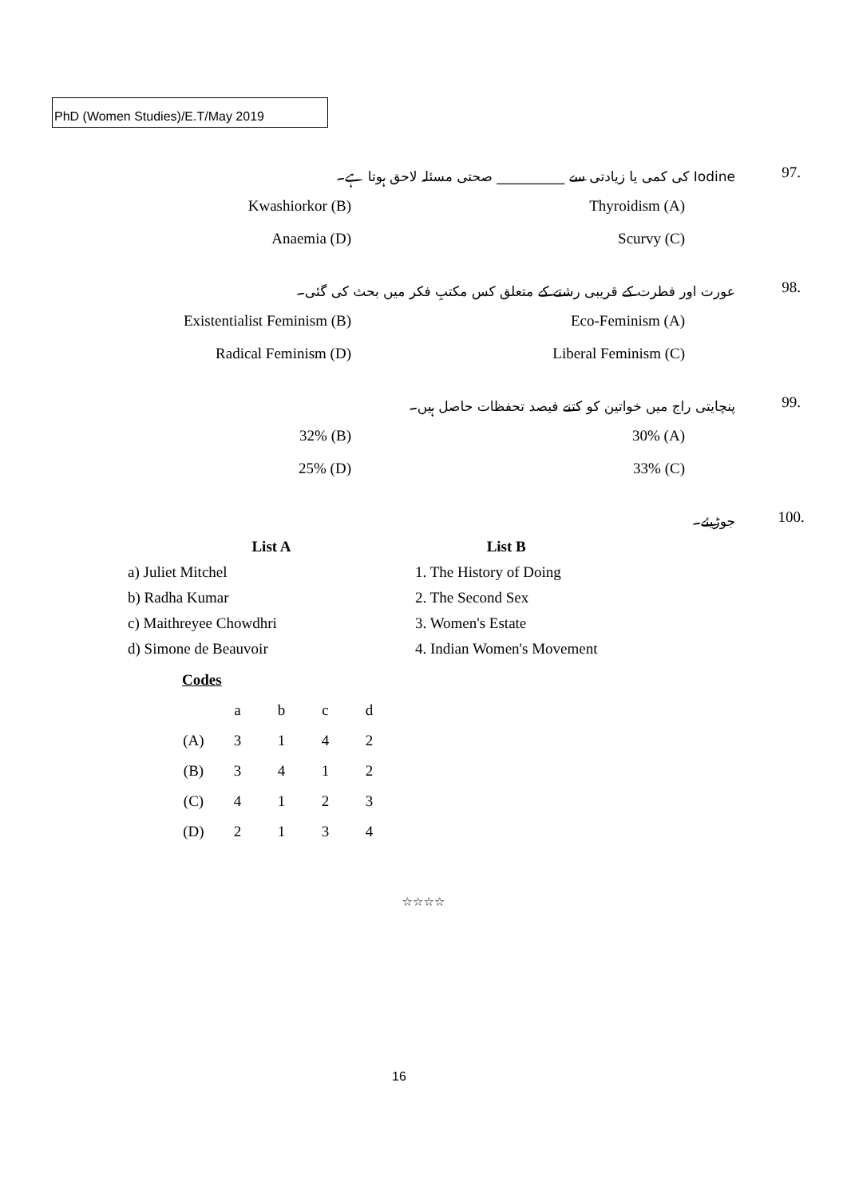PhD (Women Studies)/E.T/May 2019
97.
Iodine کی کمی یا زیادتی سے __________ صحتی مسئلہ لاحق ہوتا ہے۔
Kwashiorkor (B) Thyroidism (A)
Anaemia (D) Scurvy (C)
98.
عورت اور فطرت کے قریبی رشتے کے متعلق کس مکتبِ فکر میں بحث کی گئی۔
Existentialist Feminism (B) Eco-Feminism (A)
Radical Feminism (D) Liberal Feminism (C)
99.
پنچایتی راج میں خواتین کو کتنے فیصد تحفظات حاصل ہیں۔
32% (B) 30% (A)
25% (D) 33% (C)
100. جوڑیئے۔
| List A | List B |
| --- | --- |
| a) Juliet Mitchel | 1. The History of Doing |
| b) Radha Kumar | 2. The Second Sex |
| c) Maithreyee Chowdhri | 3. Women's Estate |
| d) Simone de Beauvoir | 4. Indian Women's Movement |
Codes
| | a | b | c | d |
| (A) | 3 | 1 | 4 | 2 |
| (B) | 3 | 4 | 1 | 2 |
| (C) | 4 | 1 | 2 | 3 |
| (D) | 2 | 1 | 3 | 4 |
☆☆☆☆
16